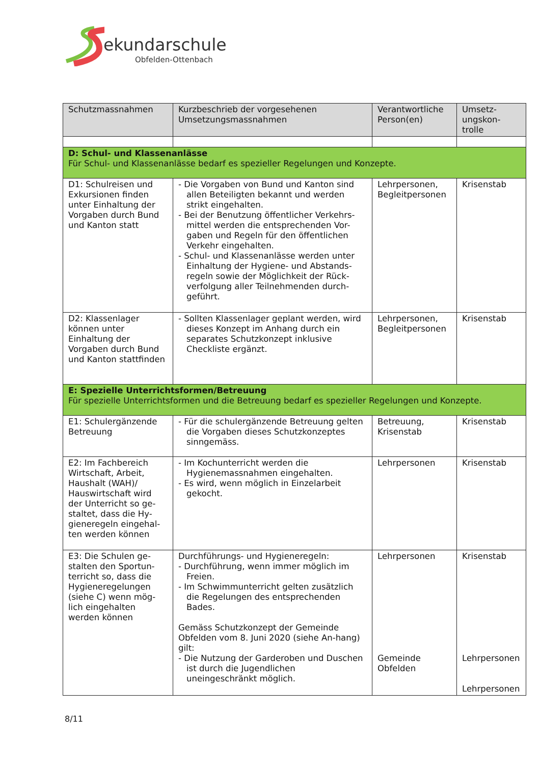ekundarschule
Obfelden-Ottenbach
| Schutzmassnahmen | Kurzbeschrieb der vorgesehenen Umsetzungsmassnahmen | Verantwortliche Person(en) | Umsetz-ungskon-trolle |
| --- | --- | --- | --- |
| D: Schul- und Klassenanlässe Für Schul- und Klassenanlässe bedarf es spezieller Regelungen und Konzepte. | | | |
| D1: Schulreisen und Exkursionen finden unter Einhaltung der Vorgaben durch Bund und Kanton statt | - Die Vorgaben von Bund und Kanton sind allen Beteiligten bekannt und werden strikt eingehalten. - Bei der Benutzung öffentlicher Verkehrs-mittel werden die entsprechenden Vor-gaben und Regeln für den öffentlichen Verkehr eingehalten. - Schul- und Klassenanlässe werden unter Einhaltung der Hygiene- und Abstands-regeln sowie der Möglichkeit der Rück-verfolgung aller Teilnehmenden durch-geführt. | Lehrpersonen, Begleitpersonen | Krisenstab |
| D2: Klassenlager können unter Einhaltung der Vorgaben durch Bund und Kanton stattfinden | - Sollten Klassenlager geplant werden, wird dieses Konzept im Anhang durch ein separates Schutzkonzept inklusive Checkliste ergänzt. | Lehrpersonen, Begleitpersonen | Krisenstab |
| E: Spezielle Unterrichtsformen/Betreuung Für spezielle Unterrichtsformen und die Betreuung bedarf es spezieller Regelungen und Konzepte. | | | |
| E1: Schulergänzende Betreuung | - Für die schulergänzende Betreuung gelten die Vorgaben dieses Schutzkonzeptes sinngemäss. | Betreuung, Krisenstab | Krisenstab |
| E2: Im Fachbereich Wirtschaft, Arbeit, Haushalt (WAH)/ Hauswirtschaft wird der Unterricht so ge-staltet, dass die Hy-gieneregeln eingehal-ten werden können | - Im Kochunterricht werden die Hygienemassnahmen eingehalten. - Es wird, wenn möglich in Einzelarbeit gekocht. | Lehrpersonen | Krisenstab |
| E3: Die Schulen ge-stalten den Sportun-terricht so, dass die Hygieneregelungen (siehe C) wenn mög-lich eingehalten werden können | Durchführungs- und Hygieneregeln: - Durchführung, wenn immer möglich im Freien. - Im Schwimmunterricht gelten zusätzlich die Regelungen des entsprechenden Bades. Gemäss Schutzkonzept der Gemeinde Obfelden vom 8. Juni 2020 (siehe An-hang) gilt: - Die Nutzung der Garderoben und Duschen ist durch die Jugendlichen uneingeschränkt möglich. | Lehrpersonen Gemeinde Obfelden | Krisenstab Lehrpersonen Lehrpersonen |
8/11